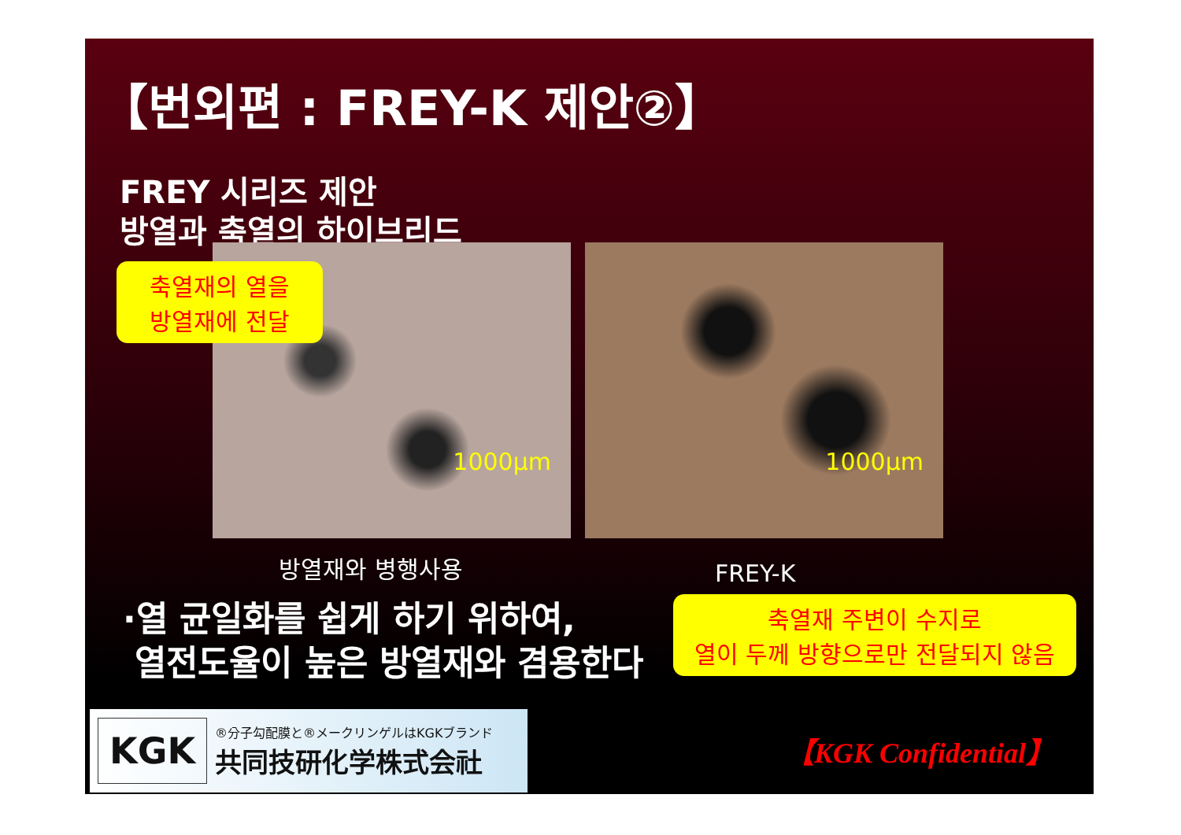【번외편 : FREY-K 제안②】
FREY 시리즈 제안
방열과 축열의 하이브리드
1000µm
1000µm
축열재의 열을
방열재에 전달
방열재와 병행사용 FREY-K
·열 균일화를 쉽게 하기 위하여,
열전도율이 높은 방열재와 겸용한다
축열재 주변이 수지로
열이 두께 방향으로만 전달되지 않음
KGK
®分子勾配膜と®メークリンゲルはKGKブランド
共同技研化学株式会社
【KGK Confidential】